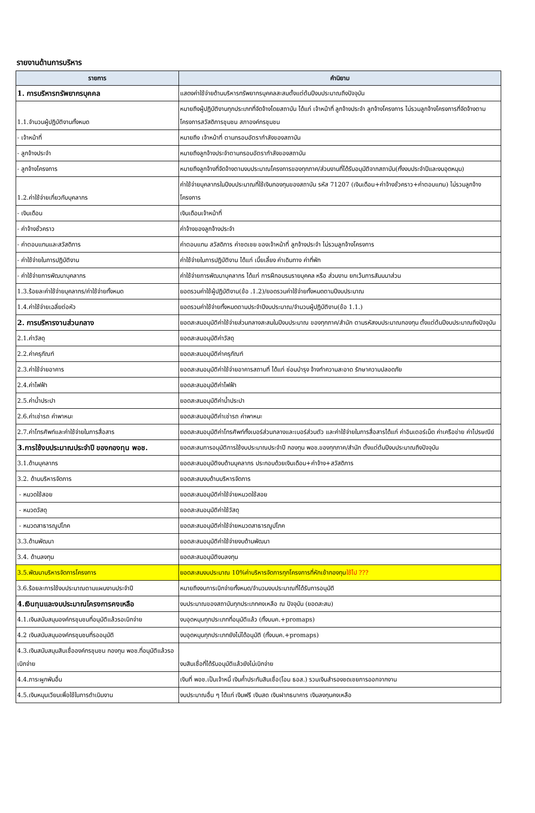รายงานด้านการบริหาร
| รายการ | คำนิยาม |
| --- | --- |
| 1. การบริหารทรัพยากรบุคคล | แสดงค่าใช้จ่ายด้านบริหารทรัพยากรบุคคลสะสมตั้งแต่ต้นปีงบประมาณถึงปัจจุบัน |
| 1.1.จำนวนผู้ปฏิบัติงานทั้งหมด | หมายถึงผู้ปฏิบัติงานทุกประเภทที่จัดจ้างโดยสถาบัน ได้แก่ เจ้าหน้าที่ ลูกจ้างประจำ ลูกจ้างโครงการ ไม่รวมลูกจ้างโครงการที่จัดจ้างตามโครงการสวัสดิการชุมชน สภาองค์กรชุมชน |
| - เจ้าหน้าที่ | หมายถึง เจ้าหน้าที่ ตามกรอบอัตรากำลังของสถาบัน |
| - ลูกจ้างประจำ | หมายถึงลูกจ้างประจำตามกรอบอัตรากำลังของสถาบัน |
| - ลูกจ้างโครงการ | หมายถึงลูกจ้างที่จัดจ้างตามงบประมาณโครงการของทุกภาค/ส่วนงานที่ได้รับอนุมัติจากสถาบัน(ทั้งงบประจำปีและงบอุดหนุน) |
| 1.2.ค่าใช้จ่ายเกี่ยวกับบุคลากร | ค่าใช้จ่ายบุคลากรในปีงบประมาณที่ใช้เงินกองทุนของสถาบัน รหัส 71207 (เงินเดือน+ค่าจ้างชั่วคราว+ค่าตอบแทน) ไม่รวมลูกจ้างโครงการ |
| - เงินเดือน | เงินเดือนเจ้าหน้าที่ |
| - ค่าจ้างชั่วคราว | ค่าจ้างของลูกจ้างประจำ |
| - ค่าตอบแทนและสวัสดิการ | ค่าตอบแทน สวัสดิการ ค่าชดเชย ของเจ้าหน้าที่ ลูกจ้างประจำ ไม่รวมลูกจ้างโครงการ |
| - ค่าใช้จ่ายในการปฏิบัติงาน | ค่าใช้จ่ายในการปฏิบัติงาน ได้แก่ เบี้ยเลี้ยง ค่าเดินทาง ค่าที่พัก |
| - ค่าใช้จ่ายการพัฒนาบุคลากร | ค่าใช้จ่ายการพัฒนาบุคลากร ได้แก่ การฝึกอบรมรายบุคคล หรือ ส่วนงาน ยกเว้นการสัมมนาส่วน |
| 1.3.ร้อยละค่าใช้จ่ายบุคลากร/ค่าใช้จ่ายทั้งหมด | ยอดรวมค่าใช้ผู้ปฏิบัติงาน(ข้อ .1.2)/ยอดรวมค่าใช้จ่ายทั้งหมดตามปีงบประมาณ |
| 1.4.ค่าใช้จ่ายเฉลี่ยต่อหัว | ยอดรวมค่าใช้จ่ายทั้งหมดตามประจำปีงบประมาณ/จำนวนผู้ปฏิบัติงาน(ข้อ 1.1.) |
| 2. การบริหารงานส่วนกลาง | ยอดสะสมอนุมัติค่าใช้จ่ายส่วนกลางสะสมในปีงบประมาณ ของทุกภาค/สำนัก ตามรหัสงบประมาณกองทุน ตั้งแต่ต้นปีงบประมาณถึงปัจจุบัน |
| 2.1.ค่าวัสดุ | ยอดสะสมอนุมัติค่าวัสดุ |
| 2.2.ค่าครุภัณฑ์ | ยอดสะสมอนุมัติค่าครุภัณฑ์ |
| 2.3.ค่าใช้จ่ายอาคาร | ยอดสะสมอนุมัติค่าใช้จ่ายอาคารสถานที่ ได้แก่ ซ่อมบำรุง จ้างทำความสะอาด รักษาความปลอดภัย |
| 2.4.ค่าไฟฟ้า | ยอดสะสมอนุมัติค่าไฟฟ้า |
| 2.5.ค่าน้ำประปา | ยอดสะสมอนุมัติค่าน้ำประปา |
| 2.6.ค่าเช่ารถ ค่าพาหนะ | ยอดสะสมอนุมัติค่าเช่ารถ ค่าพาหนะ |
| 2.7.ค่าโทรศัพท์และค่าใช้จ่ายในการสื่อสาร | ยอดสะสมอนุมัติค่าโทรศัพท์ทั้งเบอร์ส่วนกลางและเบอร์ส่วนตัว และค่าใช้จ่ายในการสื่อสารได้แก่ ค่าอินเตอร์เน็ต ค่าเครือข่าย ค่าไปรษณีย์ |
| 3.การใช้งบประมาณประจำปี ของกองทุน พอช. | ยอดสะสมการอนุมัติการใช้งบประมาณประจำปี กองทุน พอช.ของทุกภาค/สำนัก ตั้งแต่ต้นปีงบประมาณถึงปัจจุบัน |
| 3.1.ด้านบุคลากร | ยอดสะสมอนุมัติงบด้านบุคลากร ประกอบด้วยเงินเดือน+ค่าจ้าง+สวัสดิการ |
| 3.2. ด้านบริหารจัดการ | ยอดสะสมงบด้านบริหารจัดการ |
| - หมวดใช้สอย | ยอดสะสมอนุมัติค่าใช้จ่ายหมวดใช้สอย |
| - หมวดวัสดุ | ยอดสะสมอนุมัติค่าใช้วัสดุ |
| - หมวดสาธารณูปโภค | ยอดสะสมอนุมัติค่าใช้จ่ายหมวดสาธารณูปโภค |
| 3.3.ด้านพัฒนา | ยอดสะสมอนุมัติค่าใช้จ่ายงบด้านพัฒนา |
| 3.4. ด้านลงทุน | ยอดสะสมอนุมัติงบลงทุน |
| 3.5.พัฒนาบริหารจัดการโครงการ | ยอดสะสมงบประมาณ 10%ค่าบริหารจัดการทุกโครงการที่หักเข้ากองทุน ใช้ไป ??? |
| 3.6.ร้อยละการใช้งบประมาณตามแผนงานประจำปี | หมายถึงงบการเบิกจ่ายทั้งหมด/จำนวนงบประมาณที่ได้รับการอนุมัติ |
| 4.เงินทุนและงบประมาณโครงการคงเหลือ | งบประมาณของสถาบันทุกประเภทคงเหลือ ณ ปัจจุบัน (ยอดสะสม) |
| 4.1.เงินสนับสนุนองค์กรชุมชนที่อนุมัติแล้วรอเบิกจ่าย | งบอุดหนุนทุกประเภทที่อนุมัติแล้ว (ทั้งบมค.+promaps) |
| 4.2 เงินสนับสนุนองค์กรชุมชนที่รออนุมัติ | งบอุดหนุนทุกประเภทยังไม่ได้อนุมัติ (ทั้งบมค.+promaps) |
| 4.3.เงินสนับสนุนสินเชื่อองค์กรชุมชน กองทุน พอช.ที่อนุมัติแล้วรอเบิกจ่าย | งบสินเชื่อที่ได้รับอนุมัติแล้วยังไม่เบิกจ่าย |
| 4.4.ภาระผูกพันอื่น | เงินที่ พอช.เป็นเจ้าหนี้ เงินค้ำประกันสินเชื่อ(โอน ธอส.) รวมเงินสำรองชดเชยการออกจากงาน |
| 4.5.เงินหมุนเวียนเพื่อใช้ในการดำเนินงาน | งบประมาณอื่น ๆ ได้แก่ เงินฟรี เงินสด เงินฝากธนาคาร เงินลงทุนคงเหลือ |